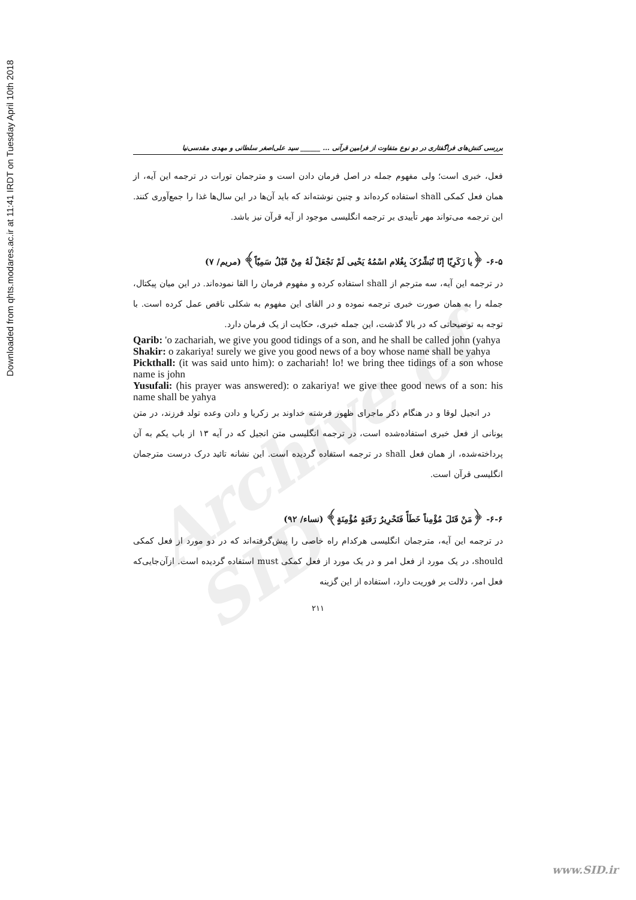Downloaded from qhts.modares.ac.ir at 11:41 IRDT on Tuesday April 10th 2018
Archive of SID
بررسی کنش‌های فراگفتاری در دو نوع متفاوت از فرامین قرآنی ... ______ سید علی‌اصغر سلطانی و مهدی مقدسی‌نیا
فعل، خبری است؛ ولی مفهوم جمله در اصل فرمان دادن است و مترجمان تورات در ترجمه این آیه، از همان فعل کمکی shall استفاده کرده‌اند و چنین نوشته‌اند که باید آن‌ها در این سال‌ها غذا را جمع‌آوری کنند. این ترجمه می‌تواند مهر تأییدی بر ترجمه انگلیسی موجود از آیه قرآن نیز باشد.
۶-۵- ﴿یا زَکَرِیّا إنّا نُبَشِّرُکَ بِغُلام اسْمُهُ یَحْیی لَمْ نَجْعَلْ لَهُ مِنْ قَبْلُ سَمِیّاً﴾ (مریم/ ۷)
در ترجمه این آیه، سه مترجم از shall استفاده کرده و مفهوم فرمان را القا نموده‌اند. در این میان پیکتال، جمله را به همان صورت خبری ترجمه نموده و در القای این مفهوم به شکلی ناقص عمل کرده است. با توجه به توضیحاتی که در بالا گذشت، این جمله خبری، حکایت از یک فرمان دارد.
Qarib: 'o zachariah, we give you good tidings of a son, and he shall be called john (yahya
Shakir: o zakariya! surely we give you good news of a boy whose name shall be yahya
Pickthall: (it was said unto him): o zachariah! lo! we bring thee tidings of a son whose name is john
Yusufali: (his prayer was answered): o zakariya! we give thee good news of a son: his name shall be yahya
در انجیل لوقا و در هنگام ذکر ماجرای ظهور فرشته خداوند بر زکریا و دادن وعده تولد فرزند، در متن یونانی از فعل خبری استفاده‌شده است، در ترجمه انگلیسی متن انجیل که در آیه ۱۳ از باب یکم به آن پرداخته‌شده، از همان فعل shall در ترجمه استفاده گردیده است. این نشانه تائید درک درست مترجمان انگلیسی قرآن است.
۶-۶- ﴿مَنْ قَتَلَ مُؤْمِناً خَطَأً فَتَحْرِیرُ رَقَبَةٍ مُؤْمِنَةٍ﴾ (نساء/ ۹۲)
در ترجمه این آیه، مترجمان انگلیسی هرکدام راه خاصی را پیش‌گرفته‌اند که در دو مورد از فعل کمکی should، در یک مورد از فعل امر و در یک مورد از فعل کمکی must استفاده گردیده است. ازآن‌جایی‌که فعل امر، دلالت بر فوریت دارد، استفاده از این گزینه
۲۱۱
www.SID.ir